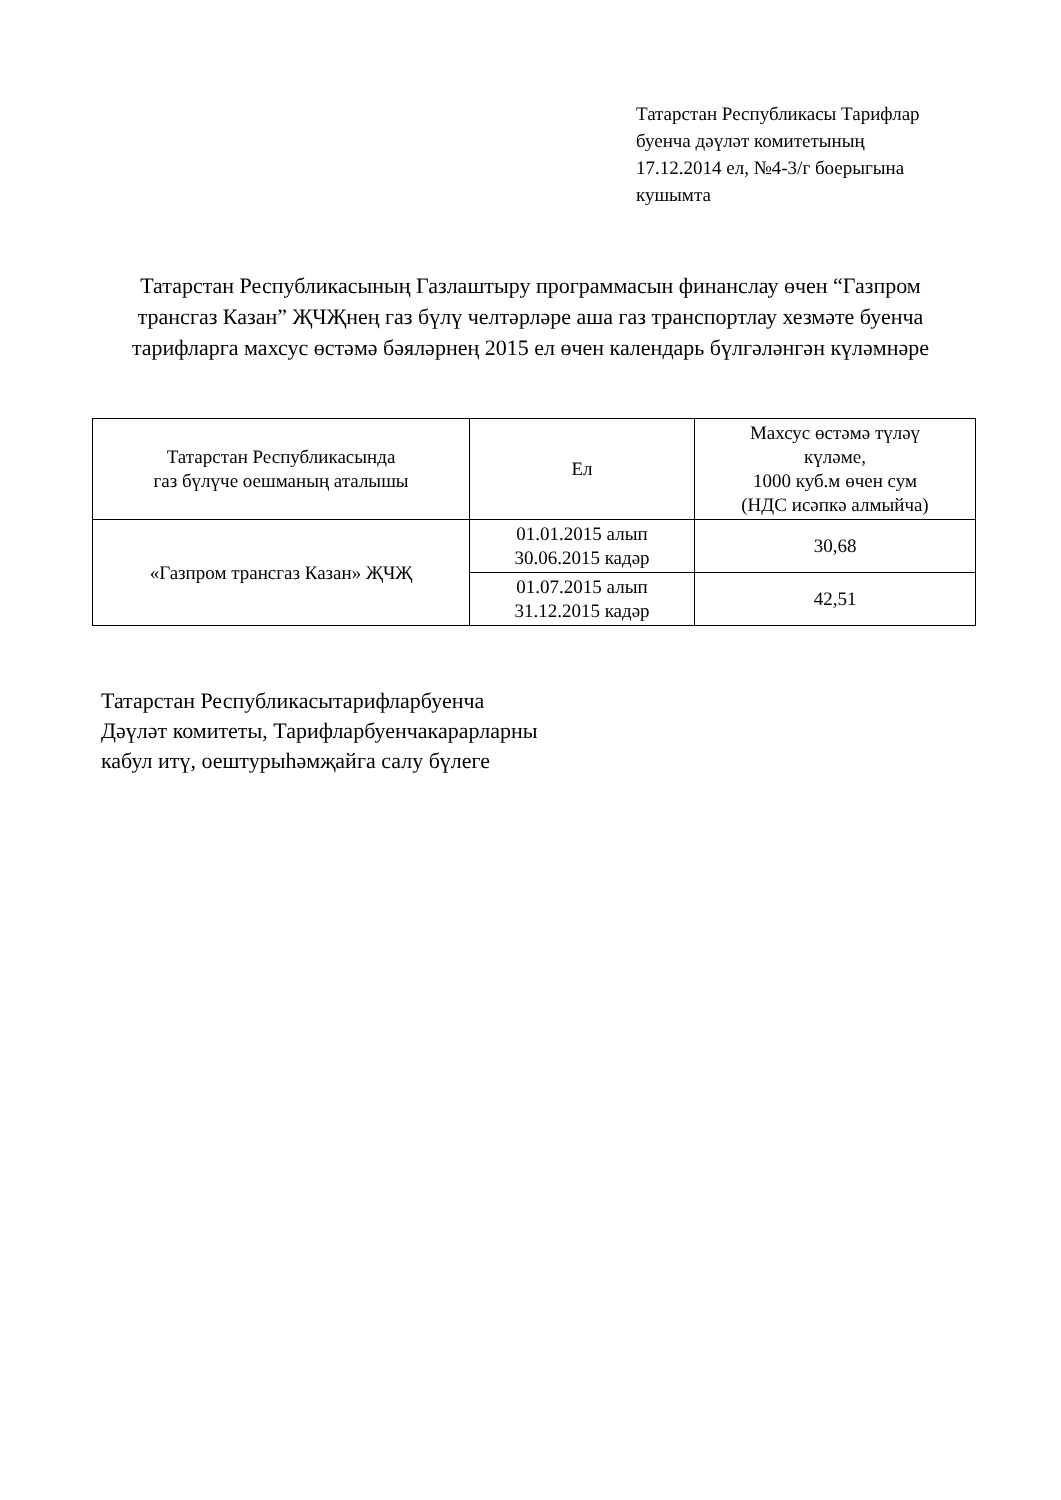Татарстан Республикасы Тарифлар
буенча дәүләт комитетының
17.12.2014 ел, №4-3/г боерыгына
кушымта
Татарстан Республикасының Газлаштыру программасын финанслау өчен “Газпром трансгаз Казан” ҖЧҖнең газ бүлү челтәрләре аша газ транспортлау хезмәте буенча тарифларга махсус өстәмә бәяләрнең 2015 ел өчен календарь бүлгәләнгән күләмнәре
| Татарстан Республикасында газ бүлүче оешманың аталышы | Ел | Махсус өстәмә түләү күләме, 1000 куб.м өчен сум (НДС исәпкә алмыйча) |
| «Газпром трансгаз Казан» ҖЧҖ | 01.01.2015 алып 30.06.2015 кадәр | 30,68 |
| | 01.07.2015 алып 31.12.2015 кадәр | 42,51 |
Татарстан Республикасытарифларбуенча
Дәүләт комитеты, Тарифларбуенчакарарларны
кабул итү, оештурыһәмҗайга салу бүлеге